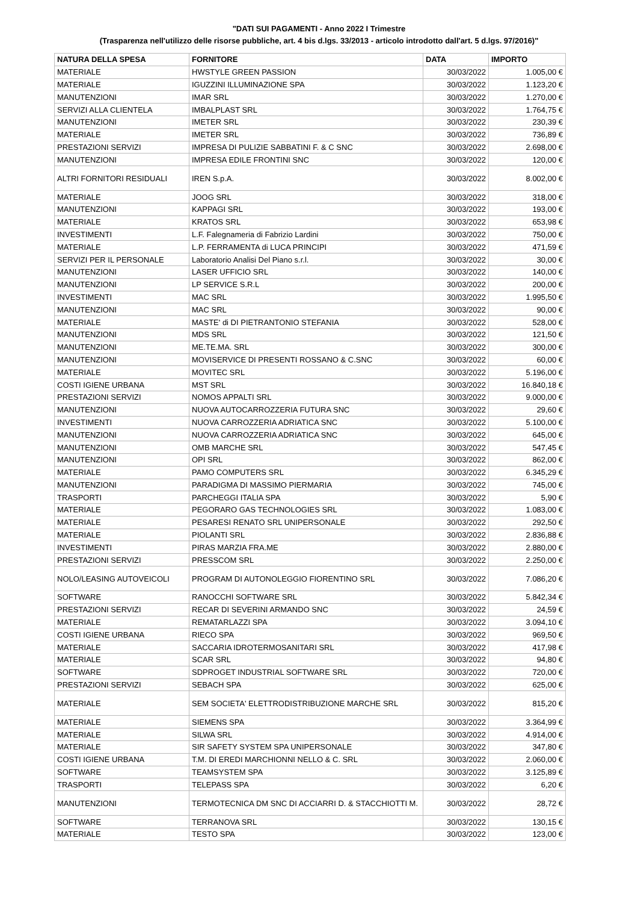"DATI SUI PAGAMENTI - Anno 2022 I Trimestre
(Trasparenza nell'utilizzo delle risorse pubbliche, art. 4 bis d.lgs. 33/2013 - articolo introdotto dall'art. 5 d.lgs. 97/2016)"
| NATURA DELLA SPESA | FORNITORE | DATA | IMPORTO |
| --- | --- | --- | --- |
| MATERIALE | HWSTYLE GREEN PASSION | 30/03/2022 | 1.005,00 € |
| MATERIALE | IGUZZINI ILLUMINAZIONE SPA | 30/03/2022 | 1.123,20 € |
| MANUTENZIONI | IMAR SRL | 30/03/2022 | 1.270,00 € |
| SERVIZI ALLA CLIENTELA | IMBALPLAST SRL | 30/03/2022 | 1.764,75 € |
| MANUTENZIONI | IMETER SRL | 30/03/2022 | 230,39 € |
| MATERIALE | IMETER SRL | 30/03/2022 | 736,89 € |
| PRESTAZIONI SERVIZI | IMPRESA DI PULIZIE SABBATINI F. & C SNC | 30/03/2022 | 2.698,00 € |
| MANUTENZIONI | IMPRESA EDILE FRONTINI SNC | 30/03/2022 | 120,00 € |
| ALTRI FORNITORI RESIDUALI | IREN S.p.A. | 30/03/2022 | 8.002,00 € |
| MATERIALE | JOOG SRL | 30/03/2022 | 318,00 € |
| MANUTENZIONI | KAPPAGI SRL | 30/03/2022 | 193,00 € |
| MATERIALE | KRATOS SRL | 30/03/2022 | 653,98 € |
| INVESTIMENTI | L.F. Falegnameria di Fabrizio Lardini | 30/03/2022 | 750,00 € |
| MATERIALE | L.P. FERRAMENTA di LUCA PRINCIPI | 30/03/2022 | 471,59 € |
| SERVIZI PER IL PERSONALE | Laboratorio Analisi Del Piano s.r.l. | 30/03/2022 | 30,00 € |
| MANUTENZIONI | LASER UFFICIO SRL | 30/03/2022 | 140,00 € |
| MANUTENZIONI | LP SERVICE S.R.L | 30/03/2022 | 200,00 € |
| INVESTIMENTI | MAC SRL | 30/03/2022 | 1.995,50 € |
| MANUTENZIONI | MAC SRL | 30/03/2022 | 90,00 € |
| MATERIALE | MASTE' di DI PIETRANTONIO STEFANIA | 30/03/2022 | 528,00 € |
| MANUTENZIONI | MDS SRL | 30/03/2022 | 121,50 € |
| MANUTENZIONI | ME.TE.MA. SRL | 30/03/2022 | 300,00 € |
| MANUTENZIONI | MOVISERVICE DI PRESENTI ROSSANO & C.SNC | 30/03/2022 | 60,00 € |
| MATERIALE | MOVITEC SRL | 30/03/2022 | 5.196,00 € |
| COSTI IGIENE URBANA | MST SRL | 30/03/2022 | 16.840,18 € |
| PRESTAZIONI SERVIZI | NOMOS APPALTI SRL | 30/03/2022 | 9.000,00 € |
| MANUTENZIONI | NUOVA AUTOCARROZZERIA FUTURA SNC | 30/03/2022 | 29,60 € |
| INVESTIMENTI | NUOVA CARROZZERIA ADRIATICA SNC | 30/03/2022 | 5.100,00 € |
| MANUTENZIONI | NUOVA CARROZZERIA ADRIATICA SNC | 30/03/2022 | 645,00 € |
| MANUTENZIONI | OMB MARCHE SRL | 30/03/2022 | 547,45 € |
| MANUTENZIONI | OPI SRL | 30/03/2022 | 862,00 € |
| MATERIALE | PAMO COMPUTERS SRL | 30/03/2022 | 6.345,29 € |
| MANUTENZIONI | PARADIGMA DI MASSIMO PIERMARIA | 30/03/2022 | 745,00 € |
| TRASPORTI | PARCHEGGI ITALIA SPA | 30/03/2022 | 5,90 € |
| MATERIALE | PEGORARO GAS TECHNOLOGIES SRL | 30/03/2022 | 1.083,00 € |
| MATERIALE | PESARESI RENATO SRL UNIPERSONALE | 30/03/2022 | 292,50 € |
| MATERIALE | PIOLANTI SRL | 30/03/2022 | 2.836,88 € |
| INVESTIMENTI | PIRAS MARZIA FRA.ME | 30/03/2022 | 2.880,00 € |
| PRESTAZIONI SERVIZI | PRESSCOM SRL | 30/03/2022 | 2.250,00 € |
| NOLO/LEASING AUTOVEICOLI | PROGRAM DI AUTONOLEGGIO FIORENTINO SRL | 30/03/2022 | 7.086,20 € |
| SOFTWARE | RANOCCHI SOFTWARE SRL | 30/03/2022 | 5.842,34 € |
| PRESTAZIONI SERVIZI | RECAR DI SEVERINI ARMANDO SNC | 30/03/2022 | 24,59 € |
| MATERIALE | REMATARLAZZI SPA | 30/03/2022 | 3.094,10 € |
| COSTI IGIENE URBANA | RIECO SPA | 30/03/2022 | 969,50 € |
| MATERIALE | SACCARIA IDROTERMOSANITARI SRL | 30/03/2022 | 417,98 € |
| MATERIALE | SCAR SRL | 30/03/2022 | 94,80 € |
| SOFTWARE | SDPROGET INDUSTRIAL SOFTWARE SRL | 30/03/2022 | 720,00 € |
| PRESTAZIONI SERVIZI | SEBACH SPA | 30/03/2022 | 625,00 € |
| MATERIALE | SEM SOCIETA' ELETTRODISTRIBUZIONE MARCHE SRL | 30/03/2022 | 815,20 € |
| MATERIALE | SIEMENS SPA | 30/03/2022 | 3.364,99 € |
| MATERIALE | SILWA SRL | 30/03/2022 | 4.914,00 € |
| MATERIALE | SIR SAFETY SYSTEM SPA UNIPERSONALE | 30/03/2022 | 347,80 € |
| COSTI IGIENE URBANA | T.M. DI EREDI MARCHIONNI NELLO & C. SRL | 30/03/2022 | 2.060,00 € |
| SOFTWARE | TEAMSYSTEM SPA | 30/03/2022 | 3.125,89 € |
| TRASPORTI | TELEPASS SPA | 30/03/2022 | 6,20 € |
| MANUTENZIONI | TERMOTECNICA DM SNC DI ACCIARRI D. & STACCHIOTTI M. | 30/03/2022 | 28,72 € |
| SOFTWARE | TERRANOVA SRL | 30/03/2022 | 130,15 € |
| MATERIALE | TESTO SPA | 30/03/2022 | 123,00 € |